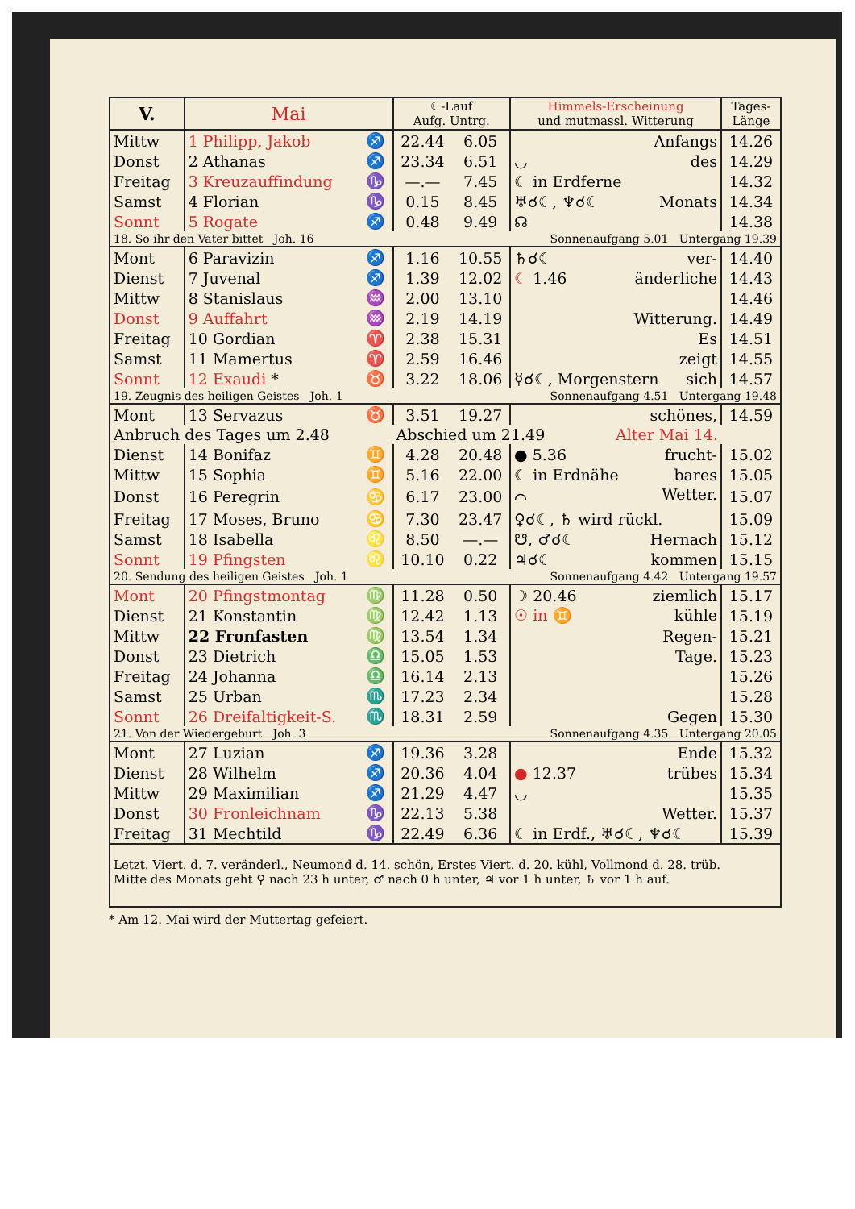| V. | Mai | | ☾-Lauf Aufg. Untrg. | | Himmels-Erscheinung und mutmassl. Witterung | Tages- Länge |
| --- | --- | --- | --- | --- | --- | --- |
| Mittw | 1 Philipp, Jakob | ♐ | 22.44 | 6.05 | Anfangs | 14.26 |
| Donst | 2 Athanas | ♐ | 23.34 | 6.51 | ◡ des | 14.29 |
| Freitag | 3 Kreuzauffindung | ♑ | —.— | 7.45 | ☾ in Erdferne | 14.32 |
| Samst | 4 Florian | ♑ | 0.15 | 8.45 | ♅☌☾, ♆☌☾ Monats | 14.34 |
| Sonnt | 5 Rogate | ♐ | 0.48 | 9.49 | ☊ | 14.38 |
| 18. So ihr den Vater bittet Joh. 16 | | | | | Sonnenaufgang 5.01 Untergang 19.39 | |
| Mont | 6 Paravizin | ♐ | 1.16 | 10.55 | ♄☌☾ ver- | 14.40 |
| Dienst | 7 Juvenal | ♐ | 1.39 | 12.02 | ☾ 1.46 änderliche | 14.43 |
| Mittw | 8 Stanislaus | ♒ | 2.00 | 13.10 | | 14.46 |
| Donst | 9 Auffahrt | ♒ | 2.19 | 14.19 | Witterung. | 14.49 |
| Freitag | 10 Gordian | ♈ | 2.38 | 15.31 | Es | 14.51 |
| Samst | 11 Mamertus | ♈ | 2.59 | 16.46 | zeigt | 14.55 |
| Sonnt | 12 Exaudi * | ♉ | 3.22 | 18.06 | ☿☌☾, Morgenstern sich | 14.57 |
| 19. Zeugnis des heiligen Geistes Joh. 1 | | | | | Sonnenaufgang 4.51 Untergang 19.48 | |
| Mont | 13 Servazus | ♉ | 3.51 | 19.27 | schönes, | 14.59 |
| Anbruch des Tages um 2.48 | | | Abschied um 21.49 Alter Mai 14. | | | |
| Dienst | 14 Bonifaz | ♊ | 4.28 | 20.48 | ● 5.36 frucht- | 15.02 |
| Mittw | 15 Sophia | ♊ | 5.16 | 22.00 | ☾ in Erdnähe bares | 15.05 |
| Donst | 16 Peregrin | ♋ | 6.17 | 23.00 | ⌒ Wetter. | 15.07 |
| Freitag | 17 Moses, Bruno | ♋ | 7.30 | 23.47 | ♀☌☾, ♄ wird rückl. | 15.09 |
| Samst | 18 Isabella | ♌ | 8.50 | —.— | ☋, ♂☌☾ Hernach | 15.12 |
| Sonnt | 19 Pfingsten | ♌ | 10.10 | 0.22 | ♃☌☾ kommen | 15.15 |
| 20. Sendung des heiligen Geistes Joh. 1 | | | | | Sonnenaufgang 4.42 Untergang 19.57 | |
| Mont | 20 Pfingstmontag | ♍ | 11.28 | 0.50 | ☽ 20.46 ziemlich | 15.17 |
| Dienst | 21 Konstantin | ♍ | 12.42 | 1.13 | ☉ in ♊ kühle | 15.19 |
| Mittw | 22 Fronfasten | ♍ | 13.54 | 1.34 | Regen- | 15.21 |
| Donst | 23 Dietrich | ♎ | 15.05 | 1.53 | Tage. | 15.23 |
| Freitag | 24 Johanna | ♎ | 16.14 | 2.13 | | 15.26 |
| Samst | 25 Urban | ♏ | 17.23 | 2.34 | | 15.28 |
| Sonnt | 26 Dreifaltigkeit-S. | ♏ | 18.31 | 2.59 | Gegen | 15.30 |
| 21. Von der Wiedergeburt Joh. 3 | | | | | Sonnenaufgang 4.35 Untergang 20.05 | |
| Mont | 27 Luzian | ♐ | 19.36 | 3.28 | Ende | 15.32 |
| Dienst | 28 Wilhelm | ♐ | 20.36 | 4.04 | ● 12.37 trübes | 15.34 |
| Mittw | 29 Maximilian | ♐ | 21.29 | 4.47 | ◡ | 15.35 |
| Donst | 30 Fronleichnam | ♑ | 22.13 | 5.38 | Wetter. | 15.37 |
| Freitag | 31 Mechtild | ♑ | 22.49 | 6.36 | ☾ in Erdf., ♅☌☾, ♆☌☾ | 15.39 |
| Letzt. Viert. d. 7. veränderl., Neumond d. 14. schön, Erstes Viert. d. 20. kühl, Vollmond d. 28. trüb. Mitte des Monats geht ♀ nach 23 h unter, ♂ nach 0 h unter, ♃ vor 1 h unter, ♄ vor 1 h auf. | | | | | | |
* Am 12. Mai wird der Muttertag gefeiert.